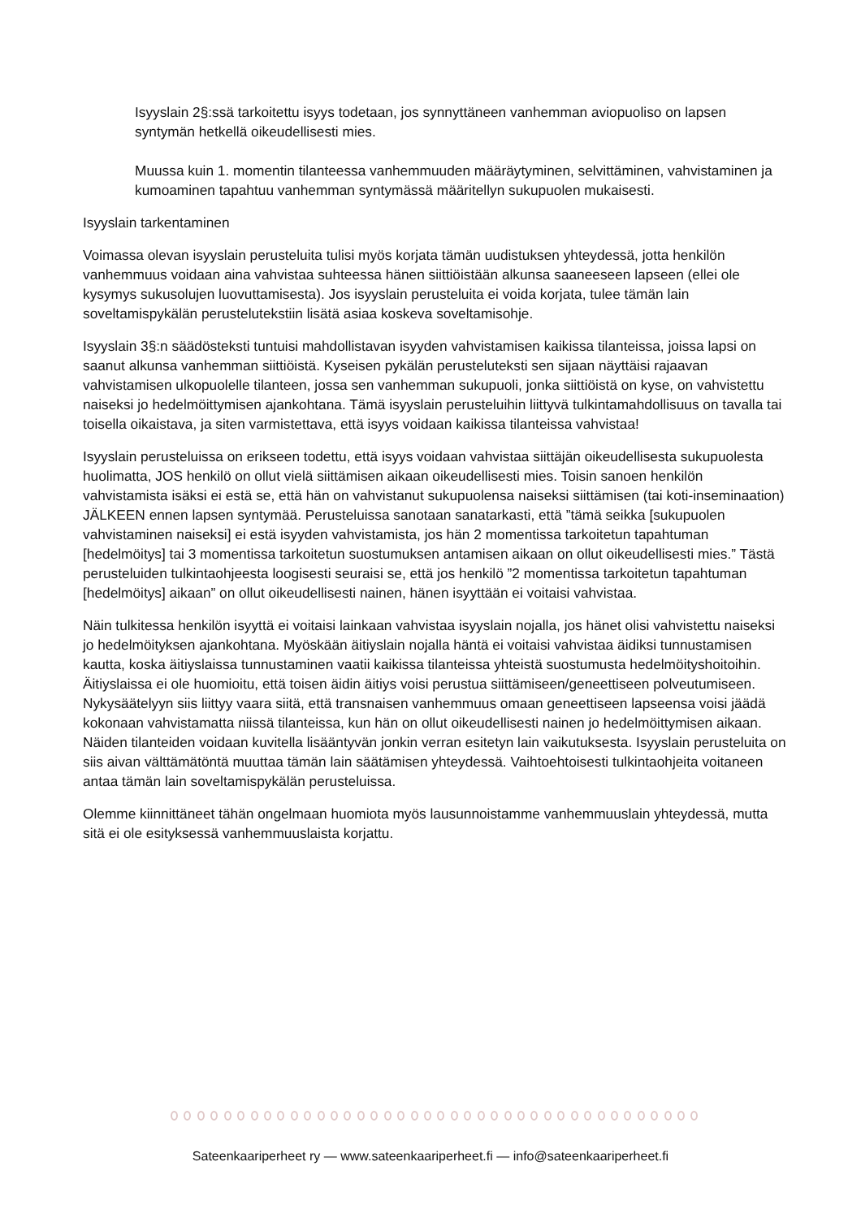Isyyslain 2§:ssä tarkoitettu isyys todetaan, jos synnyttäneen vanhemman aviopuoliso on lapsen syntymän hetkellä oikeudellisesti mies.
Muussa kuin 1. momentin tilanteessa vanhemmuuden määräytyminen, selvittäminen, vahvistaminen ja kumoaminen tapahtuu vanhemman syntymässä määritellyn sukupuolen mukaisesti.
Isyyslain tarkentaminen
Voimassa olevan isyyslain perusteluita tulisi myös korjata tämän uudistuksen yhteydessä, jotta henkilön vanhemmuus voidaan aina vahvistaa suhteessa hänen siittiöistään alkunsa saaneeseen lapseen (ellei ole kysymys sukusolujen luovuttamisesta). Jos isyyslain perusteluita ei voida korjata, tulee tämän lain soveltamispykälän perustelutekstiin lisätä asiaa koskeva soveltamisohje.
Isyyslain 3§:n säädösteksti tuntuisi mahdollistavan isyyden vahvistamisen kaikissa tilanteissa, joissa lapsi on saanut alkunsa vanhemman siittiöistä. Kyseisen pykälän perusteluteksti sen sijaan näyttäisi rajaavan vahvistamisen ulkopuolelle tilanteen, jossa sen vanhemman sukupuoli, jonka siittiöistä on kyse, on vahvistettu naiseksi jo hedelmöittymisen ajankohtana. Tämä isyyslain perusteluihin liittyvä tulkintamahdollisuus on tavalla tai toisella oikaistava, ja siten varmistettava, että isyys voidaan kaikissa tilanteissa vahvistaa!
Isyyslain perusteluissa on erikseen todettu, että isyys voidaan vahvistaa siittäjän oikeudellisesta sukupuolesta huolimatta, JOS henkilö on ollut vielä siittämisen aikaan oikeudellisesti mies. Toisin sanoen henkilön vahvistamista isäksi ei estä se, että hän on vahvistanut sukupuolensa naiseksi siittämisen (tai koti-inseminaation) JÄLKEEN ennen lapsen syntymää. Perusteluissa sanotaan sanatarkasti, että ”tämä seikka [sukupuolen vahvistaminen naiseksi] ei estä isyyden vahvistamista, jos hän 2 momentissa tarkoitetun tapahtuman [hedelmöitys] tai 3 momentissa tarkoitetun suostumuksen antamisen aikaan on ollut oikeudellisesti mies.” Tästä perusteluiden tulkintaohjeesta loogisesti seuraisi se, että jos henkilö ”2 momentissa tarkoitetun tapahtuman [hedelmöitys] aikaan” on ollut oikeudellisesti nainen, hänen isyyttään ei voitaisi vahvistaa.
Näin tulkitessa henkilön isyyttä ei voitaisi lainkaan vahvistaa isyyslain nojalla, jos hänet olisi vahvistettu naiseksi jo hedelmöityksen ajankohtana. Myöskään äitiyslain nojalla häntä ei voitaisi vahvistaa äidiksi tunnustamisen kautta, koska äitiyslaissa tunnustaminen vaatii kaikissa tilanteissa yhteistä suostumusta hedelmöityshoitoihin. Äitiyslaissa ei ole huomioitu, että toisen äidin äitiys voisi perustua siittämiseen/geneettiseen polveutumiseen. Nykysäätelyyn siis liittyy vaara siitä, että transnaisen vanhemmuus omaan geneettiseen lapseensa voisi jäädä kokonaan vahvistamatta niissä tilanteissa, kun hän on ollut oikeudellisesti nainen jo hedelmöittymisen aikaan. Näiden tilanteiden voidaan kuvitella lisääntyvän jonkin verran esitetyn lain vaikutuksesta. Isyyslain perusteluita on siis aivan välttämätöntä muuttaa tämän lain säätämisen yhteydessä. Vaihtoehtoisesti tulkintaohjeita voitaneen antaa tämän lain soveltamispykälän perusteluissa.
Olemme kiinnittäneet tähän ongelmaan huomiota myös lausunnoistamme vanhemmuuslain yhteydessä, mutta sitä ei ole esityksessä vanhemmuuslaista korjattu.
Sateenkaariperheet ry — www.sateenkaariperheet.fi — info@sateenkaariperheet.fi